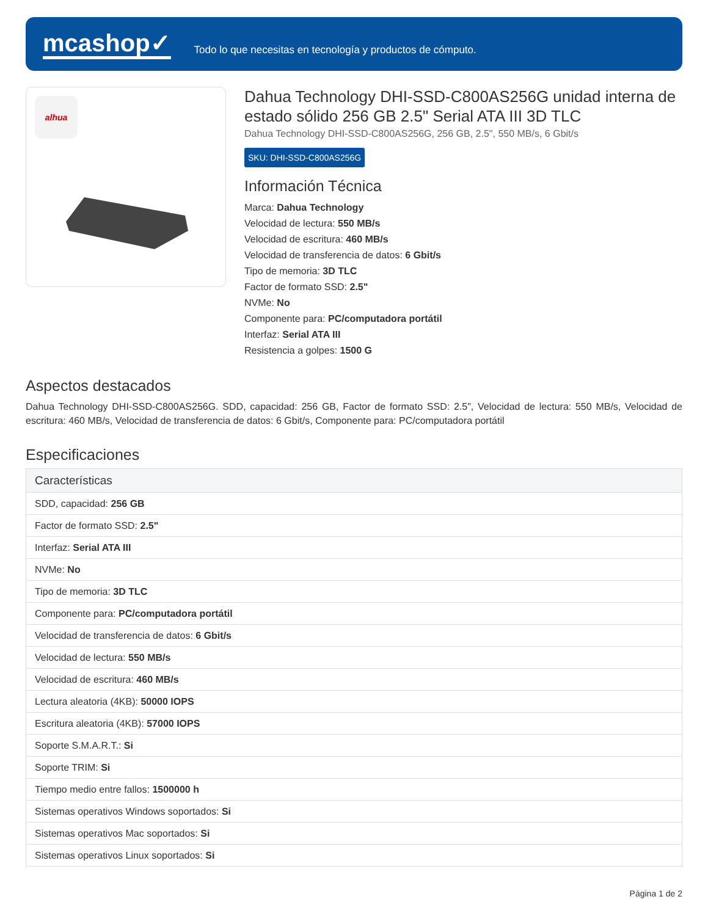mcashop✓
Todo lo que necesitas en tecnología y productos de cómputo.
alhua
Dahua Technology DHI-SSD-C800AS256G unidad interna de estado sólido 256 GB 2.5" Serial ATA III 3D TLC
Dahua Technology DHI-SSD-C800AS256G, 256 GB, 2.5", 550 MB/s, 6 Gbit/s
SKU: DHI-SSD-C800AS256G
Información Técnica
Marca: Dahua Technology
Velocidad de lectura: 550 MB/s
Velocidad de escritura: 460 MB/s
Velocidad de transferencia de datos: 6 Gbit/s
Tipo de memoria: 3D TLC
Factor de formato SSD: 2.5"
NVMe: No
Componente para: PC/computadora portátil
Interfaz: Serial ATA III
Resistencia a golpes: 1500 G
Aspectos destacados
Dahua Technology DHI-SSD-C800AS256G. SDD, capacidad: 256 GB, Factor de formato SSD: 2.5", Velocidad de lectura: 550 MB/s, Velocidad de escritura: 460 MB/s, Velocidad de transferencia de datos: 6 Gbit/s, Componente para: PC/computadora portátil
Especificaciones
| Características |
| --- |
| SDD, capacidad: 256 GB |
| Factor de formato SSD: 2.5" |
| Interfaz: Serial ATA III |
| NVMe: No |
| Tipo de memoria: 3D TLC |
| Componente para: PC/computadora portátil |
| Velocidad de transferencia de datos: 6 Gbit/s |
| Velocidad de lectura: 550 MB/s |
| Velocidad de escritura: 460 MB/s |
| Lectura aleatoria (4KB): 50000 IOPS |
| Escritura aleatoria (4KB): 57000 IOPS |
| Soporte S.M.A.R.T.: Si |
| Soporte TRIM: Si |
| Tiempo medio entre fallos: 1500000 h |
| Sistemas operativos Windows soportados: Si |
| Sistemas operativos Mac soportados: Si |
| Sistemas operativos Linux soportados: Si |
Página 1 de 2